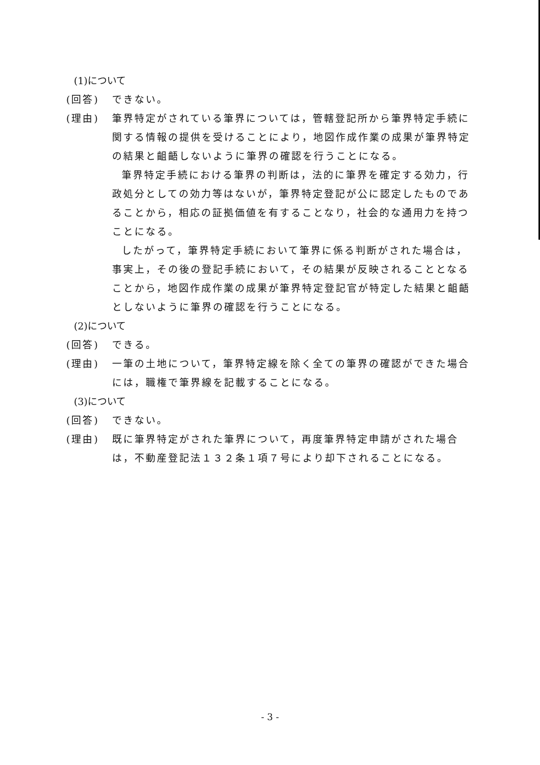(1)について
(回答) できない。
(理由) 筆界特定がされている筆界については，管轄登記所から筆界特定手続に関する情報の提供を受けることにより，地図作成作業の成果が筆界特定の結果と齟齬しないように筆界の確認を行うことになる。
筆界特定手続における筆界の判断は，法的に筆界を確定する効力，行政処分としての効力等はないが，筆界特定登記が公に認定したものであることから，相応の証拠価値を有することなり，社会的な通用力を持つことになる。
したがって，筆界特定手続において筆界に係る判断がされた場合は，事実上，その後の登記手続において，その結果が反映されることとなることから，地図作成作業の成果が筆界特定登記官が特定した結果と齟齬としないように筆界の確認を行うことになる。
(2)について
(回答) できる。
(理由) 一筆の土地について，筆界特定線を除く全ての筆界の確認ができた場合には，職権で筆界線を記載することになる。
(3)について
(回答) できない。
(理由) 既に筆界特定がされた筆界について，再度筆界特定申請がされた場合は，不動産登記法１３２条１項７号により却下されることになる。
- 3 -